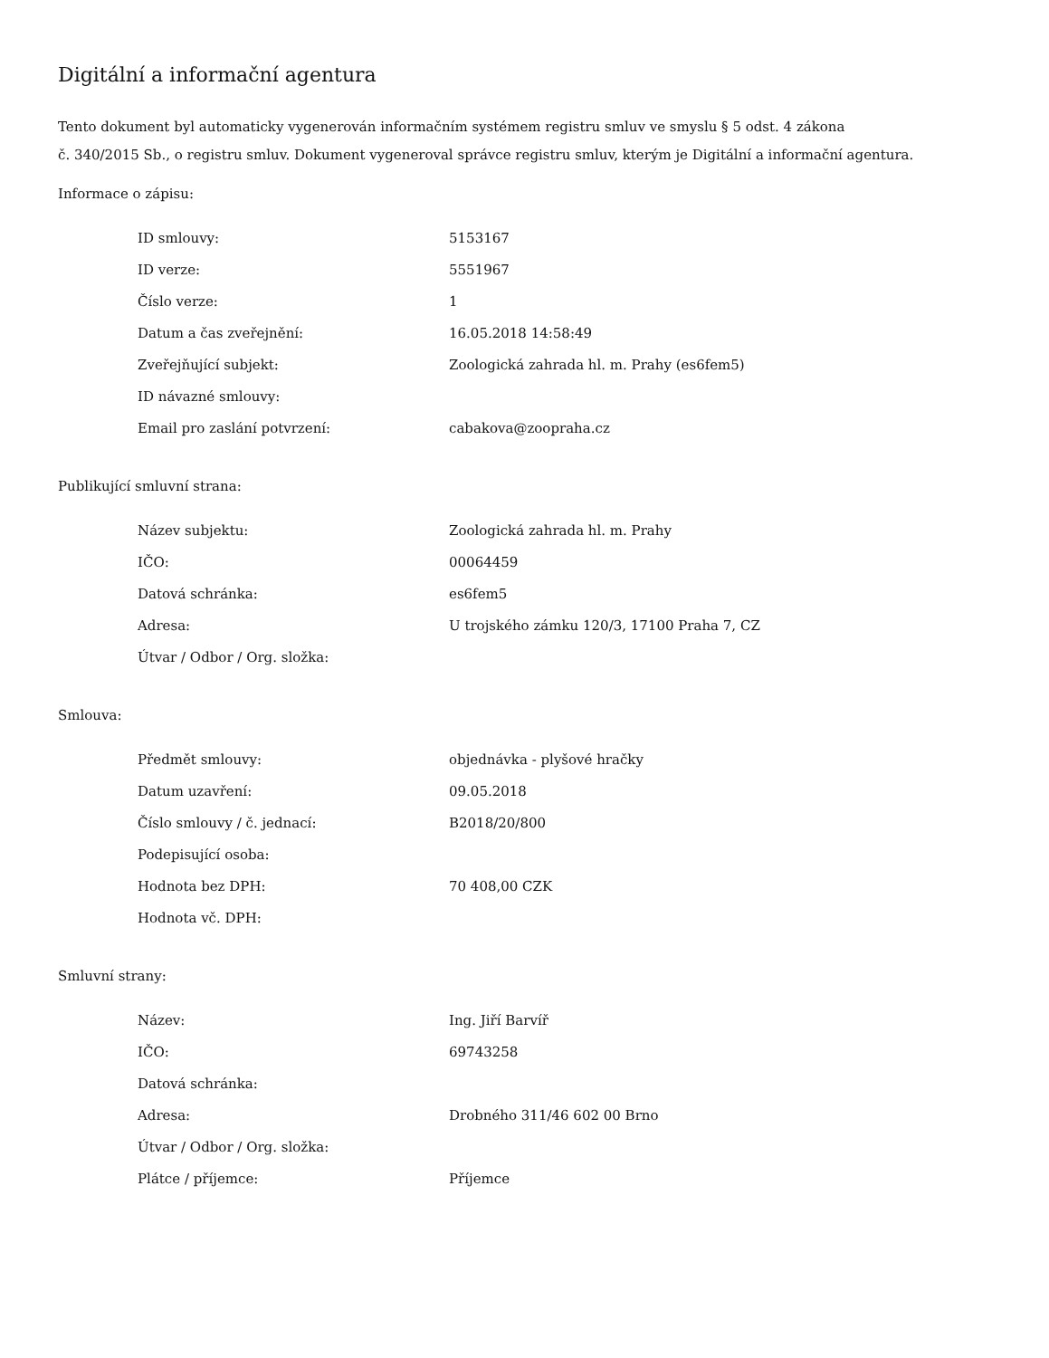Digitální a informační agentura
Tento dokument byl automaticky vygenerován informačním systémem registru smluv ve smyslu § 5 odst. 4 zákona
č. 340/2015 Sb., o registru smluv. Dokument vygeneroval správce registru smluv, kterým je Digitální a informační agentura.
Informace o zápisu:
| ID smlouvy: | 5153167 |
| ID verze: | 5551967 |
| Číslo verze: | 1 |
| Datum a čas zveřejnění: | 16.05.2018 14:58:49 |
| Zveřejňující subjekt: | Zoologická zahrada hl. m. Prahy (es6fem5) |
| ID návazné smlouvy: | |
| Email pro zaslání potvrzení: | cabakova@zoopraha.cz |
Publikující smluvní strana:
| Název subjektu: | Zoologická zahrada hl. m. Prahy |
| IČO: | 00064459 |
| Datová schránka: | es6fem5 |
| Adresa: | U trojského zámku 120/3, 17100 Praha 7, CZ |
| Útvar / Odbor / Org. složka: | |
Smlouva:
| Předmět smlouvy: | objednávka - plyšové hračky |
| Datum uzavření: | 09.05.2018 |
| Číslo smlouvy / č. jednací: | B2018/20/800 |
| Podepisující osoba: | |
| Hodnota bez DPH: | 70 408,00 CZK |
| Hodnota vč. DPH: | |
Smluvní strany:
| Název: | Ing. Jiří Barvíř |
| IČO: | 69743258 |
| Datová schránka: | |
| Adresa: | Drobného 311/46 602 00 Brno |
| Útvar / Odbor / Org. složka: | |
| Plátce / příjemce: | Příjemce |